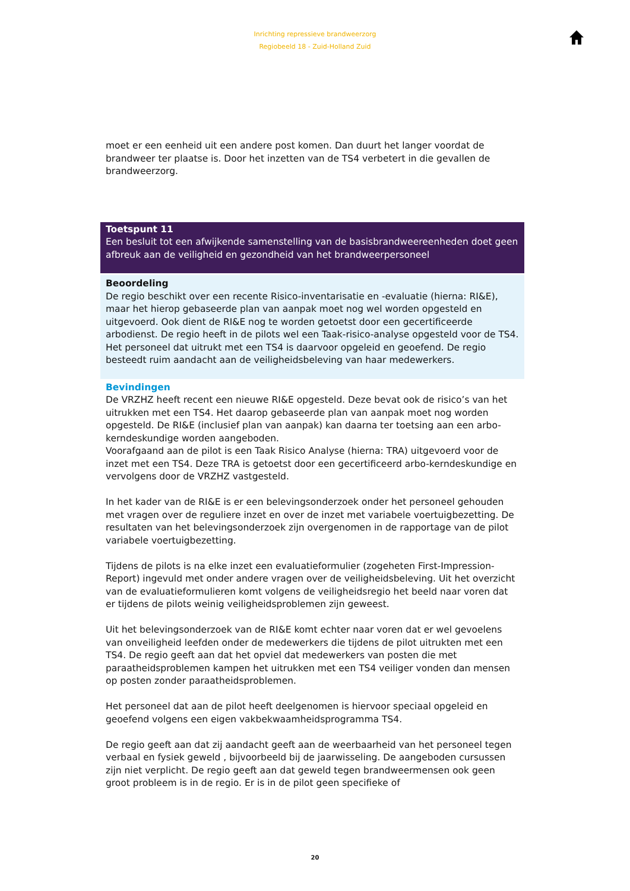Inrichting repressieve brandweerzorg
Regiobeeld 18 - Zuid-Holland Zuid
moet er een eenheid uit een andere post komen. Dan duurt het langer voordat de brandweer ter plaatse is. Door het inzetten van de TS4 verbetert in die gevallen de brandweerzorg.
Toetspunt 11
Een besluit tot een afwijkende samenstelling van de basisbrandweereenheden doet geen afbreuk aan de veiligheid en gezondheid van het brandweerpersoneel
Beoordeling
De regio beschikt over een recente Risico-inventarisatie en -evaluatie (hierna: RI&E), maar het hierop gebaseerde plan van aanpak moet nog wel worden opgesteld en uitgevoerd. Ook dient de RI&E nog te worden getoetst door een gecertificeerde arbodienst. De regio heeft in de pilots wel een Taak-risico-analyse opgesteld voor de TS4. Het personeel dat uitrukt met een TS4 is daarvoor opgeleid en geoefend. De regio besteedt ruim aandacht aan de veiligheidsbeleving van haar medewerkers.
Bevindingen
De VRZHZ heeft recent een nieuwe RI&E opgesteld. Deze bevat ook de risico’s van het uitrukken met een TS4. Het daarop gebaseerde plan van aanpak moet nog worden opgesteld. De RI&E (inclusief plan van aanpak) kan daarna ter toetsing aan een arbo-kerndeskundige worden aangeboden.
Voorafgaand aan de pilot is een Taak Risico Analyse (hierna: TRA) uitgevoerd voor de inzet met een TS4. Deze TRA is getoetst door een gecertificeerd arbo-kerndeskundige en vervolgens door de VRZHZ vastgesteld.
In het kader van de RI&E is er een belevingsonderzoek onder het personeel gehouden met vragen over de reguliere inzet en over de inzet met variabele voertuigbezetting. De resultaten van het belevingsonderzoek zijn overgenomen in de rapportage van de pilot variabele voertuigbezetting.
Tijdens de pilots is na elke inzet een evaluatieformulier (zogeheten First-Impression-Report) ingevuld met onder andere vragen over de veiligheidsbeleving. Uit het overzicht van de evaluatieformulieren komt volgens de veiligheidsregio het beeld naar voren dat er tijdens de pilots weinig veiligheidsproblemen zijn geweest.
Uit het belevingsonderzoek van de RI&E komt echter naar voren dat er wel gevoelens van onveiligheid leefden onder de medewerkers die tijdens de pilot uitrukten met een TS4. De regio geeft aan dat het opviel dat medewerkers van posten die met paraatheidsproblemen kampen het uitrukken met een TS4 veiliger vonden dan mensen op posten zonder paraatheidsproblemen.
Het personeel dat aan de pilot heeft deelgenomen is hiervoor speciaal opgeleid en geoefend volgens een eigen vakbekwaamheidsprogramma TS4.
De regio geeft aan dat zij aandacht geeft aan de weerbaarheid van het personeel tegen verbaal en fysiek geweld , bijvoorbeeld bij de jaarwisseling. De aangeboden cursussen zijn niet verplicht. De regio geeft aan dat geweld tegen brandweermensen ook geen groot probleem is in de regio. Er is in de pilot geen specifieke of
20